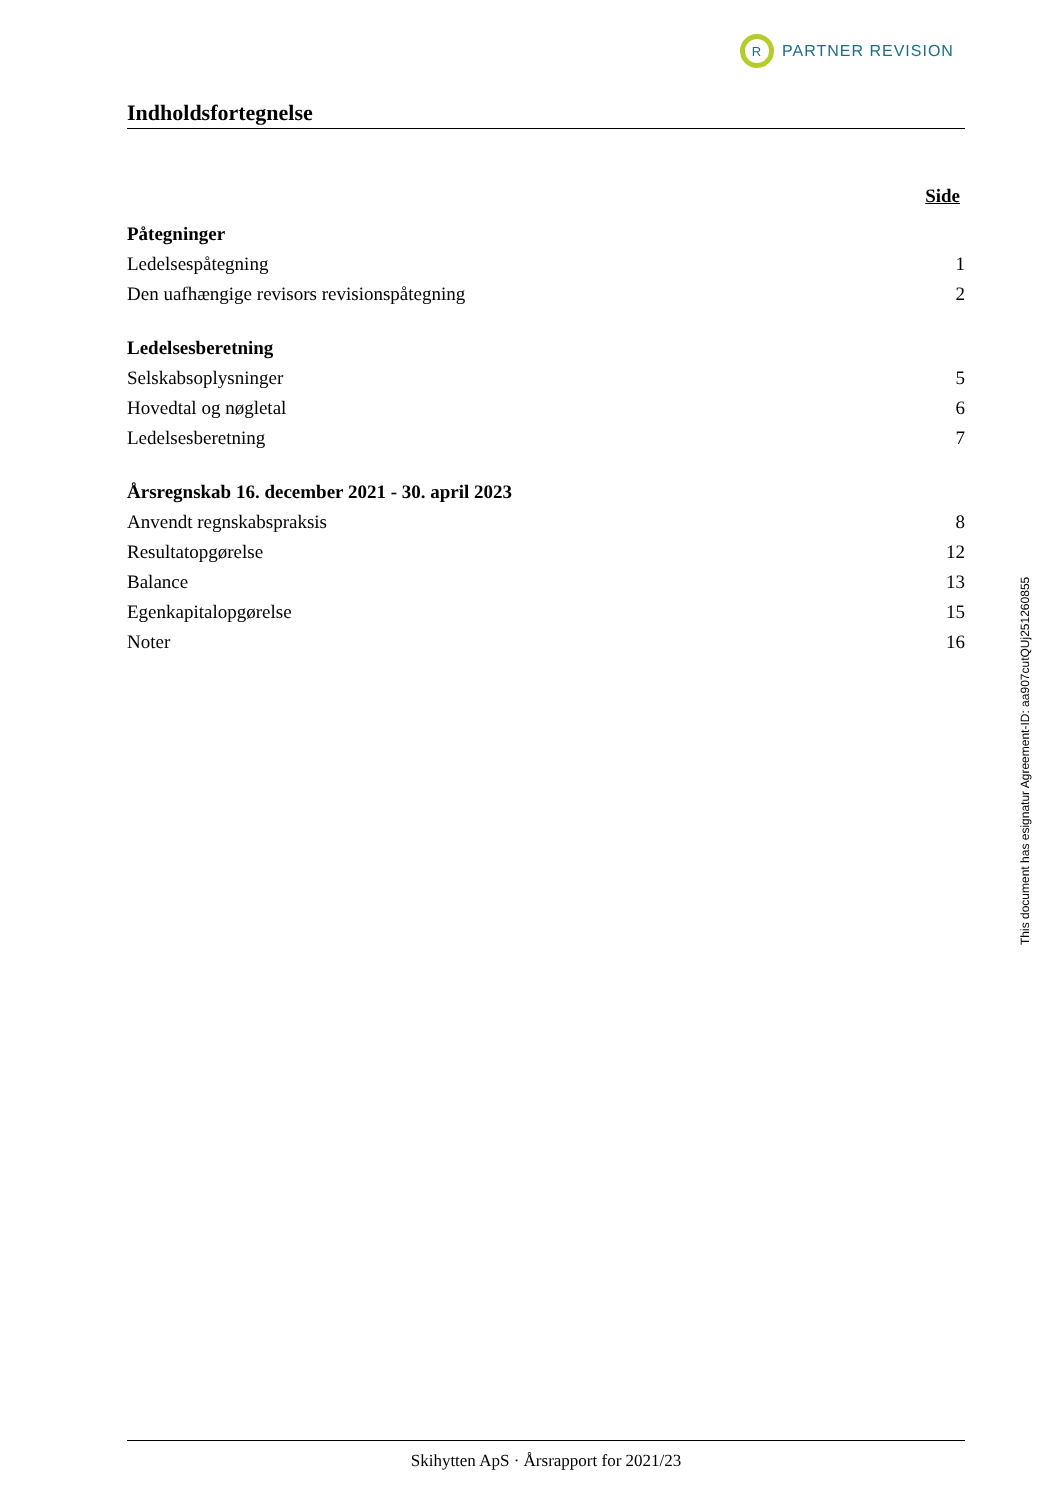R
PARTNER REVISION
Indholdsfortegnelse
Side
Påtegninger
Ledelsespåtegning 1
Den uafhængige revisors revisionspåtegning 2
Ledelsesberetning
Selskabsoplysninger 5
Hovedtal og nøgletal 6
Ledelsesberetning 7
Årsregnskab 16. december 2021 - 30. april 2023
Anvendt regnskabspraksis 8
Resultatopgørelse 12
Balance 13
Egenkapitalopgørelse 15
Noter 16
This document has esignatur Agreement-ID: aa907cutQUj251260855
Skihytten ApS · Årsrapport for 2021/23